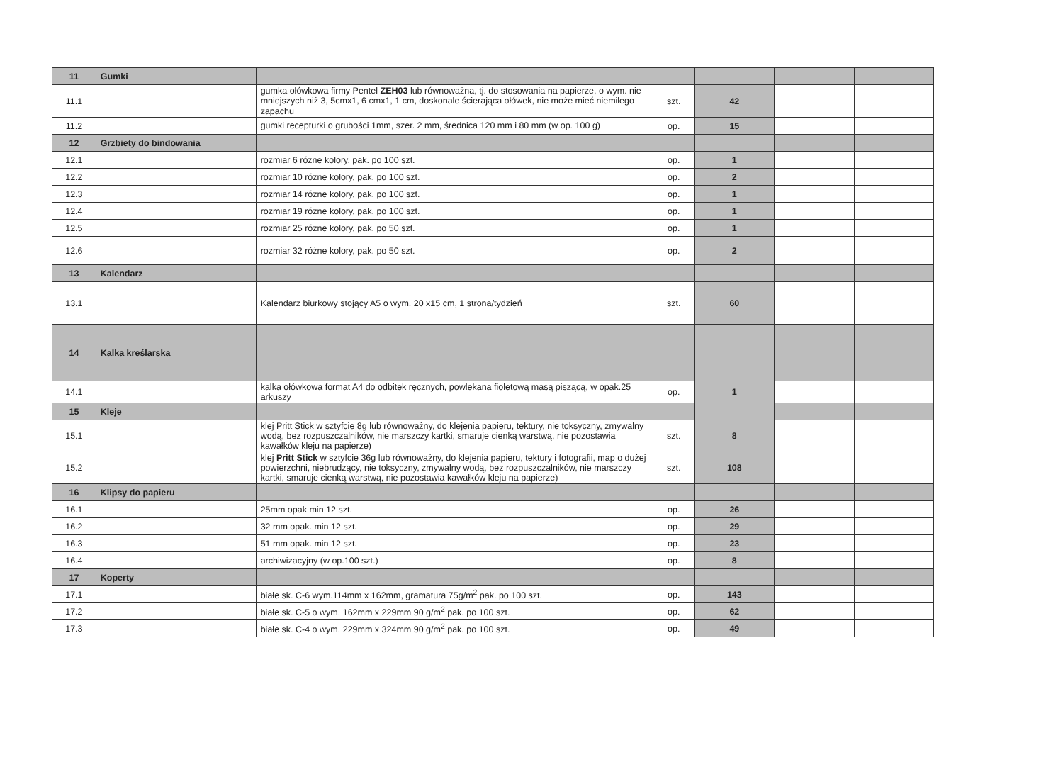| 11 | Gumki | | | | | |
| 11.1 | | gumka ołówkowa firmy Pentel ZEH03 lub równoważna, tj. do stosowania na papierze, o wym. nie mniejszych niż 3, 5cmx1, 6 cmx1, 1 cm, doskonale ścierająca ołówek, nie może mieć niemiłego zapachu | szt. | 42 | | |
| 11.2 | | gumki recepturki o grubości 1mm, szer. 2 mm, średnica 120 mm i 80 mm (w op. 100 g) | op. | 15 | | |
| 12 | Grzbiety do bindowania | | | | | |
| 12.1 | | rozmiar 6 różne kolory, pak. po 100 szt. | op. | 1 | | |
| 12.2 | | rozmiar 10 różne kolory, pak. po 100 szt. | op. | 2 | | |
| 12.3 | | rozmiar 14 różne kolory, pak. po 100 szt. | op. | 1 | | |
| 12.4 | | rozmiar 19 różne kolory, pak. po 100 szt. | op. | 1 | | |
| 12.5 | | rozmiar 25 różne kolory, pak. po 50 szt. | op. | 1 | | |
| 12.6 | | rozmiar 32 różne kolory, pak. po 50 szt. | op. | 2 | | |
| 13 | Kalendarz | | | | | |
| 13.1 | | Kalendarz biurkowy stojący A5 o wym. 20 x15 cm, 1 strona/tydzień | szt. | 60 | | |
| 14 | Kalka kreślarska | | | | | |
| 14.1 | | kalka ołówkowa format A4 do odbitek ręcznych, powlekana fioletową masą piszącą, w opak.25 arkuszy | op. | 1 | | |
| 15 | Kleje | | | | | |
| 15.1 | | klej Pritt Stick w sztyfcie 8g lub równoważny, do klejenia papieru, tektury, nie toksyczny, zmywalny wodą, bez rozpuszczalników, nie marszczy kartki, smaruje cienką warstwą, nie pozostawia kawałków kleju na papierze) | szt. | 8 | | |
| 15.2 | | klej Pritt Stick w sztyfcie 36g lub równoważny, do klejenia papieru, tektury i fotografii, map o dużej powierzchni, niebrudzący, nie toksyczny, zmywalny wodą, bez rozpuszczalników, nie marszczy kartki, smaruje cienką warstwą, nie pozostawia kawałków kleju na papierze) | szt. | 108 | | |
| 16 | Klipsy do papieru | | | | | |
| 16.1 | | 25mm opak min 12 szt. | op. | 26 | | |
| 16.2 | | 32 mm opak. min 12 szt. | op. | 29 | | |
| 16.3 | | 51 mm opak. min 12 szt. | op. | 23 | | |
| 16.4 | | archiwizacyjny (w op.100 szt.) | op. | 8 | | |
| 17 | Koperty | | | | | |
| 17.1 | | białe sk. C-6 wym.114mm x 162mm, gramatura 75g/m<sup>2</sup> pak. po 100 szt. | op. | 143 | | |
| 17.2 | | białe sk. C-5 o wym. 162mm x 229mm 90 g/m<sup>2</sup> pak. po 100 szt. | op. | 62 | | |
| 17.3 | | białe sk. C-4 o wym. 229mm x 324mm 90 g/m<sup>2</sup> pak. po 100 szt. | op. | 49 | | |